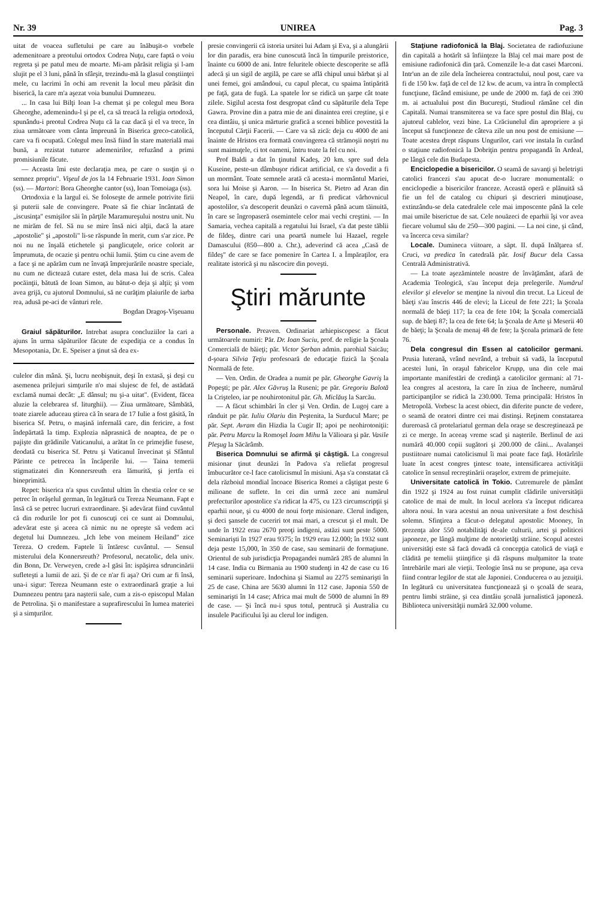Nr. 39 UNIREA Pag. 3
uitat de voacea sufletului pe care au înăbuşit-o vorbele ademenitoare a preotului ortodox Codrea Nuţu, care faptă o voiu regreta şi pe patul meu de moarte. Mi-am părăsit religia şi l-am slujit pe el 3 luni, până în sfârşit, trezindu-mă la glasul conştiinţei mele, cu lacrimi în ochi am revenit la locul meu părăsit din biserică, la care m'a aşezat voia bunului Dumnezeu.
... In casa lui Bilţi Ioan l-a chemat şi pe colegul meu Bora Gheorghe, ademenindu-l şi pe el, ca să treacă la religia ortodoxă, spunându-i preotul Codrea Nuţu că la caz dacă şi el va trece, în ziua următoare vom cânta împreună în Biserica greco-catolică, care va fi ocupată. Colegul meu însă fiind în stare materială mai bună, a rezistat tuturor ademenirilor, refuzând a primi promisiunile făcute.
— Aceasta îmi este declaraţia mea, pe care o susţin şi o semnez propriu". Vişeul de jos la 14 Februarie 1931. Ioan Simon (ss). — Martori: Bora Gheorghe cantor (ss), Ioan Tomoiaga (ss).
Ortodoxia e la largul ei. Se foloseşte de armele potrivite firii şi puterii sale de convingere. Poate să fie chiar încântată de „iscusinţa" esmişilor săi în părţile Maramureşului nostru unit. Nu ne mirăm de fel. Să nu se mire însă nici alţii, dacă la atare „apostolie" şi „apostoli" li-se răspunde în merit, cum s'ar zice. Pe noi nu ne înşală etichetele şi panglicuţele, orice colorit ar împrumuta, de ocazie şi pentru ochii lumii. Ştim cu cine avem de a face şi ne apărăm cum ne învaţă împrejurările noastre speciale, nu cum ne dictează cutare estet, dela masa lui de scris. Calea pocăinţii, bătută de Ioan Simon, au bătut-o deja şi alţii; şi vom avea grijă, cu ajutorul Domnului, să ne curăţim plaiurile de iarba rea, adusă pe-aci de vânturi rele.
Bogdan Dragoş-Vişeuanu
Graiul săpăturilor. Intrebat asupra concluziilor la cari a ajuns în urma săpăturilor făcute de expediţia ce a condus în Mesopotania, Dr. E. Speiser a ţinut să dea ex-
culelor din mână. Şi, lucru neobişnuit, deşi în extasă, şi deşi cu asemenea prilejuri simţurile n'o mai slujesc de fel, de astădată exclamă numai decât: „E dânsul; nu şi-a uitat". (Evident, făcea aluzie la celebrarea sf. liturghii). — Ziua următoare, Sâmbătă, toate ziarele aduceau ştirea că în seara de 17 Iulie a fost găsită, în biserica Sf. Petru, o maşină infernală care, din fericire, a fost îndepărtată la timp. Explozia năprasnică de noaptea, de pe o pajişte din grădinile Vaticanului, a arătat în ce primejdie fusese, deodată cu biserica Sf. Petru şi Vaticanul învecinat şi Sfântul Părinte ce petrecea în încăperile lui. — Taina temerii stigmatizatei din Konnersreuth era lămurită, şi jertfa ei bineprimită.
Repet: biserica n'a spus cuvântul ultim în chestia celor ce se petrec în orăşelul german, în legătură cu Tereza Neumann. Fapt e însă că se petrec lucruri extraordinare. Şi adevărat fiind cuvântul că din rodurile lor pot fi cunoscuţi cei ce sunt ai Domnului, adevărat este şi aceea că nimic nu ne opreşte să vedem aci degetul lui Dumnezeu. „Ich lebe von meinem Heiland" zice Tereza. O credem. Faptele îi întăresc cuvântul. — Sensul misterului dela Konnersreuth? Profesorul, necatolic, dela univ. din Bonn, Dr. Verweyen, crede a-l găsi în: ispăşirea sdruncinării sufleteşti a lumii de azi. Şi de ce n'ar fi aşa? Ori cum ar fi însă, una-i sigur: Tereza Neumann este o extraordinară graţie a lui Dumnezeu pentru ţara naşterii sale, cum a zis-o episcopul Malan de Petrolina. Şi o manifestare a suprafirescului în lumea materiei şi a simţurilor.
presie convingerii că istoria ursitei lui Adam şi Eva, şi a alungării lor din paradis, era bine cunoscută încă în timpurile preistorice, înainte cu 6000 de ani. Intre feluritele obiecte descoperite se află adecă şi un sigil de argilă, pe care se află chipul unui bărbat şi al unei femei, goi amândoui, cu capul plecat, cu spaima întipărită pe faţă, gata de fugă. La spatele lor se ridică un şarpe cât toate zilele. Sigilul acesta fost desgropat când cu săpăturile dela Tepe Gawra. Provine din a patra mie de ani dinaintea erei creştine, şi e cea dintâiu, şi unica mărturie grafică a scenei biblice povestită la începutul Cărţii Facerii. — Care va să zică: deja cu 4000 de ani înainte de Hristos era formată convingerea că strămoşii noştri nu sunt maimuţele, ci tot oameni, întru toate la fel cu noi.
Prof Baldi a dat în ţinutul Kadeş, 20 km. spre sud dela Kuseine, peste-un dâmbuşor ridicat artificial, ce s'a dovedit a fi un mormânt. Toate semnele arată că acesta-i mormântul Mariei, sora lui Moise şi Aaron. — In biserica St. Pietro ad Aran din Neapol, în care, după legendă, ar fi predicat vârhovnicul apostolilor, s'a descoperit deunăzi o cavernă până acum tăinuită, în care se îngropaseră osemintele celor mai vechi creştini. — In Samaria, vechea capitală a regatului lui Israel, s'a dat peste tăblii de fildeş, dintre cari una poartă numele lui Hazael, regele Damascului (850—800 a. Chr.), adeverind că acea „Casă de fildeş" de care se face pomenire în Cartea I. a Împăraţilor, era realitate istorică şi nu născocire din poveşti.
Ştiri mărunte
Personale. Preaven. Ordinariat arhiepiscopesc a făcut următoarele numiri: Păr. Dr. Ioan Suciu, prof. de religie la Şcoala Comercială de băieţi; păr. Victor Şerban admin. parohial Saicău; d-şoara Silvia Ţeţiu profesoară de educaţie fizică la Şcoala Normală de fete.
— Ven. Ordin. de Oradea a numit pe păr. Gheorghe Gavriş la Popeşti; pe păr. Alex Găvruş la Ruseni; pe păr. Gregoriu Balotă la Crişteleo, iar pe nouhirotonitul păr. Gh. Miclăuş la Sarcău.
— A făcut schimbări în cler şi Ven. Ordin. de Lugoj care a rânduit pe păr. Iuliu Olariu din Peştenita, la Surducul Mare; pe păr. Sept. Avram din Hizdia la Cugir II; apoi pe neohirotoniţii: păr. Petru Marcu la Romoşel Ioam Mihu la Vălioara şi păr. Vasile Pleşug la Săcărâmb.
Biserica Domnului se afirmă şi câştigă. La congresul misionar ţinut deunăzi în Padova s'a reliefat progresul îmbucurător ce-l face catolicismul în misiuni. Aşa s'a constatat că dela războiul mondial încoace Biserica Romei a câştigat peste 6 milioane de suflete. In cei din urmă zece ani numărul prefecturilor apostolice s'a ridicat la 475, cu 123 circumscripţii şi eparhii noue, şi cu 4000 de noui forţe misionare. Clerul indigen, şi deci şansele de cuceriri tot mai mari, a crescut şi el mult. De unde în 1922 erau 2670 preoţi indigeni, astăzi sunt peste 5000. Seminarişti în 1927 erau 9375; în 1929 erau 12.000; în 1932 sunt deja peste 15,000, în 350 de case, sau seminarii de formaţiune. Orientul de sub jurisdicţia Propagandei numără 285 de alumni în 14 case. India cu Birmania au 1900 studenţi in 42 de case cu 16 seminarii superioare. Indochina şi Siamul au 2275 seminarişti în 25 de case. China are 5630 alumni în 112 case. Japonia 550 de seminarişti în 14 case; Africa mai mult de 5000 de alumni în 89 de case. — Şi încă nu-i spus totul, pentrucă şi Australia cu insulele Pacificului îşi au clerul lor indigen.
Staţiune radiofonică la Blaj. Societatea de radiofuziune din capitală a hotărît să înfiinţeze la Blaj cel mai mare post de emisiune radiofonică din ţară. Comenzile le-a dat casei Marconi. Intr'un an de zile dela încheierea contractului, noul post, care va fi de 150 kw. faţă de cel de 12 kw. de acum, va intra în complectă funcţiune, făcând emisiune, pe unde de 2000 m. faţă de cei 390 m. ai actualului post din Bucureşti, Studioul rămâne cel din Capitală. Numai transmiterea se va face spre postul din Blaj, cu ajutorul cablelor, vezi bine. La Crăciunelul din apropriere a şi început să funcţioneze de câteva zile un nou post de emisiune — Toate acestea drept răspuns Ungurilor, cari vor instala în curând o staţiune radiofonică la Dobriţin pentru propagandă în Ardeal, pe lângă cele din Budapesta.
Enciclopedie a bisericilor. O seamă de savanţi şi beletrişti catolici francezi s'au apucat de-o lucrare monumentală: o enciclopedie a bisericilor franceze. Această operă e plănuită să fie un fel de catalog cu chipuri şi descrieri minuţioase, extinzându-se dela catedralele cele mai imposcente până la cele mai umile biserictue de sat. Cele nouăzeci de eparhii îşi vor avea fiecare volumul său de 250—300 pagini. — La noi cine, şi când, va încerca ceva similar?
Locale. Dumineca viitoare, a săpt. II. după Inălţarea sf. Cruci, va predica în catedrală păr. Iosif Bucur dela Cassa Centrală Administrativă.
— La toate aşezămintele noastre de învăţământ, afară de Academia Teologică, s'au început deja prelegerile. Numărul elevilor şi elevelor se menţine la nivoul din trecut. La Liceul de băeţi s'au înscris 446 de elevi; la Liceul de fete 221; la Şcoala normală de băeţi 117; la cea de fete 104; la Şcoala comercială sup. de băeţi 87; la cea de fete 64; la Şcoala de Arte şi Meserii 40 de băeţi; la Şcoala de menaj 48 de fete; la Şcoala primară de fete 76.
Dela congresul din Essen al catolicilor germani. Prusia luterană, vrând nevrând, a trebuit să vadă, la începutul acestei luni, în oraşul fabricelor Krupp, una din cele mai importante manifestări de credinţă a catolicilor germani: al 71-lea congres al acestora, la care în ziua de încheere, numărul participanţilor se ridică la 230.000. Tema principală: Hristos în Metropolă. Vorbesc la acest obiect, din diferite puncte de vedere, o seamă de oratori dintre cei mai distinşi. Reţinem constatarea dureroasă că protelariatul german dela oraşe se descreştinează pe zi ce merge. In aceeaş vreme scad şi naşterile. Berlinul de azi numără 40.000 copii sugători şi 200.000 de câini... Avalanşei pustiitoare numai catolicismul îi mai poate face faţă. Hotărîrile luate în acest congres ţintesc toate, intensificarea activităţii catolice în sensul recreştinării oraşelor, extrem de primejuite.
Universitate catolică în Tokio. Cutremurele de pământ din 1922 şi 1924 au fost ruinat cumplit clădirile universităţii catolice de mai de mult. In locul acelora s'a început ridicarea altora noui. In vara acestui an noua universitate a fost deschisă solemn. Sfinţirea a făcut-o delegatul apostolic Mooney, în prezenţa alor 550 notabilităţi de-ale culturii, artei şi politicei japoneze, pe lângă mulţime de notorietăţi străine. Scopul acestei universităţi este să facă dovadă că concepţia catolică de viaţă e clădită pe temelii ştiinţifice şi dă răspuns mulţumitor la toate întrebările mari ale vieţii. Teologie însă nu se propune, aşa ceva fiind contrar legilor de stat ale Japoniei. Conducerea o au jezuiţii. In legătură cu universitatea funcţionează şi o şcoală de seara, pentru limbi străine, şi cea dintâiu şcoală jurnalistică japoneză. Biblioteca universităţii numără 32.000 volume.